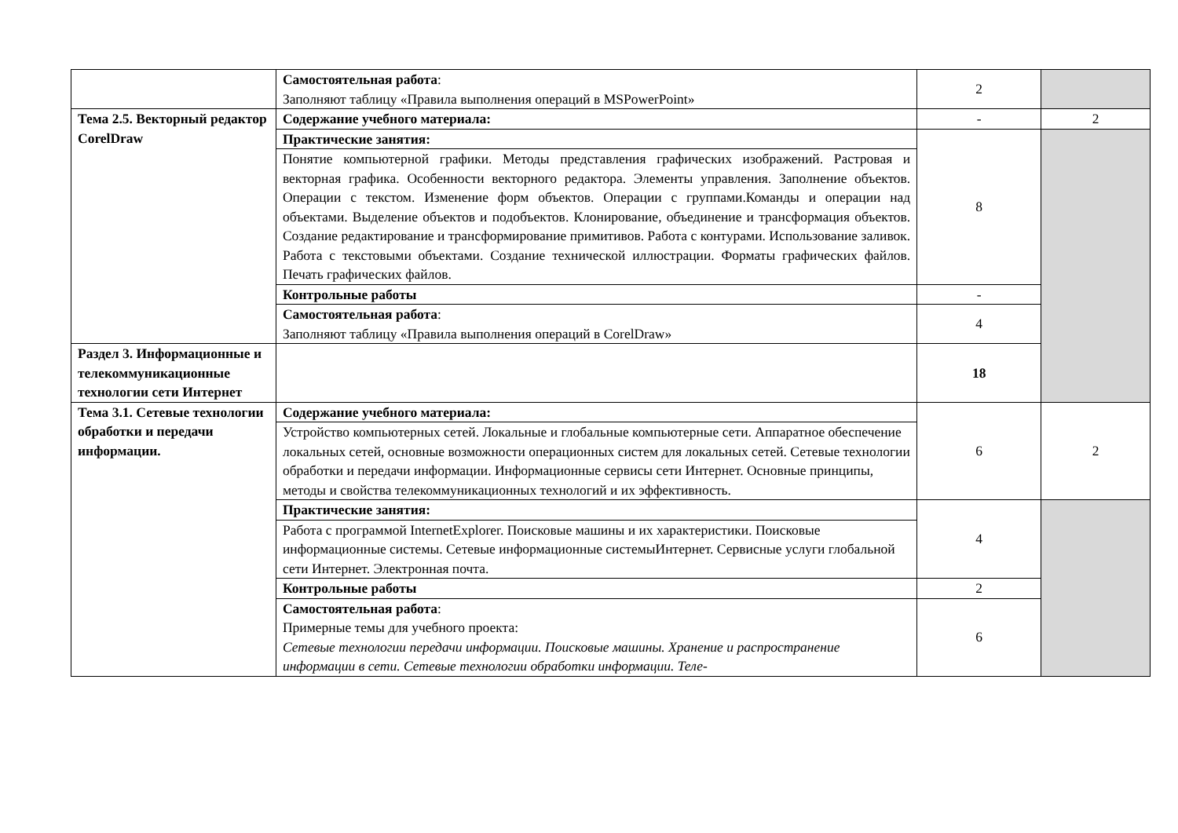| | Самостоятельная работа : Заполняют таблицу «Правила выполнения операций в MSPowerPoint» | 2 | |
| Тема 2.5. Векторный редактор CorelDraw | Содержание учебного материала: | - | 2 |
| | Практические занятия: | 8 | |
| | Понятие компьютерной графики. Методы представления графических изображений. Растровая и векторная графика. Особенности векторного редактора. Элементы управления. Заполнение объектов. Операции с текстом. Изменение форм объектов. Операции с группами.Команды и операции над объектами. Выделение объектов и подобъектов. Клонирование, объединение и трансформация объектов. Создание редактирование и трансформирование примитивов. Работа с контурами. Использование заливок. Работа с текстовыми объектами. Создание технической иллюстрации. Форматы графических файлов. Печать графических файлов. | | |
| | Контрольные работы | - | |
| | Самостоятельная работа : Заполняют таблицу «Правила выполнения операций в CorelDraw» | 4 | |
| Раздел 3. Информационные и телекоммуникационные технологии сети Интернет | | 18 | |
| Тема 3.1. Сетевые технологии обработки и передачи информации. | Содержание учебного материала: | 6 | 2 |
| | Устройство компьютерных сетей. Локальные и глобальные компьютерные сети. Аппаратное обеспечение локальных сетей, основные возможности операционных систем для локальных сетей. Сетевые технологии обработки и передачи информации. Информационные сервисы сети Интернет. Основные принципы, методы и свойства телекоммуникационных технологий и их эффективность. | | |
| | Практические занятия: | 4 | |
| | Работа с программой InternetExplorer. Поисковые машины и их характеристики. Поисковые информационные системы. Сетевые информационные системыИнтернет. Сервисные услуги глобальной сети Интернет. Электронная почта. | | |
| | Контрольные работы | 2 | |
| | Самостоятельная работа : Примерные темы для учебного проекта: Сетевые технологии передачи информации. Поисковые машины. Хранение и распространение информации в сети. Сетевые технологии обработки информации. Теле- | 6 | |